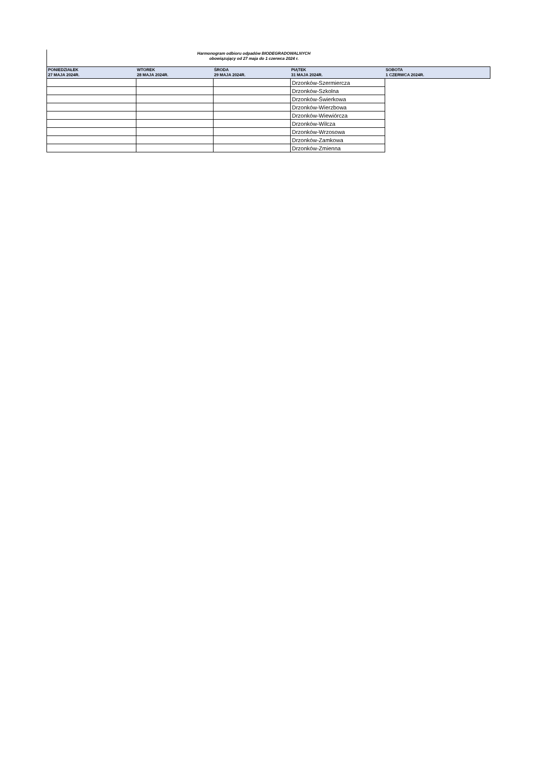Harmonogram odbioru odpadów BIODEGRADOWALNYCH
obowiązujący od 27 maja do 1 czerwca 2024 r.
| PONIEDZIAŁEK 27 MAJA 2024R. | WTOREK 28 MAJA 2024R. | ŚRODA 29 MAJA 2024R. | PIĄTEK 31 MAJA 2024R. | SOBOTA 1 CZERWCA 2024R. |
| --- | --- | --- | --- | --- |
| | | | Drzonków-Szermiercza | |
| | | | Drzonków-Szkolna | |
| | | | Drzonków-Świerkowa | |
| | | | Drzonków-Wierzbowa | |
| | | | Drzonków-Wiewiórcza | |
| | | | Drzonków-Wilcza | |
| | | | Drzonków-Wrzosowa | |
| | | | Drzonków-Zamkowa | |
| | | | Drzonków-Zmienna | |